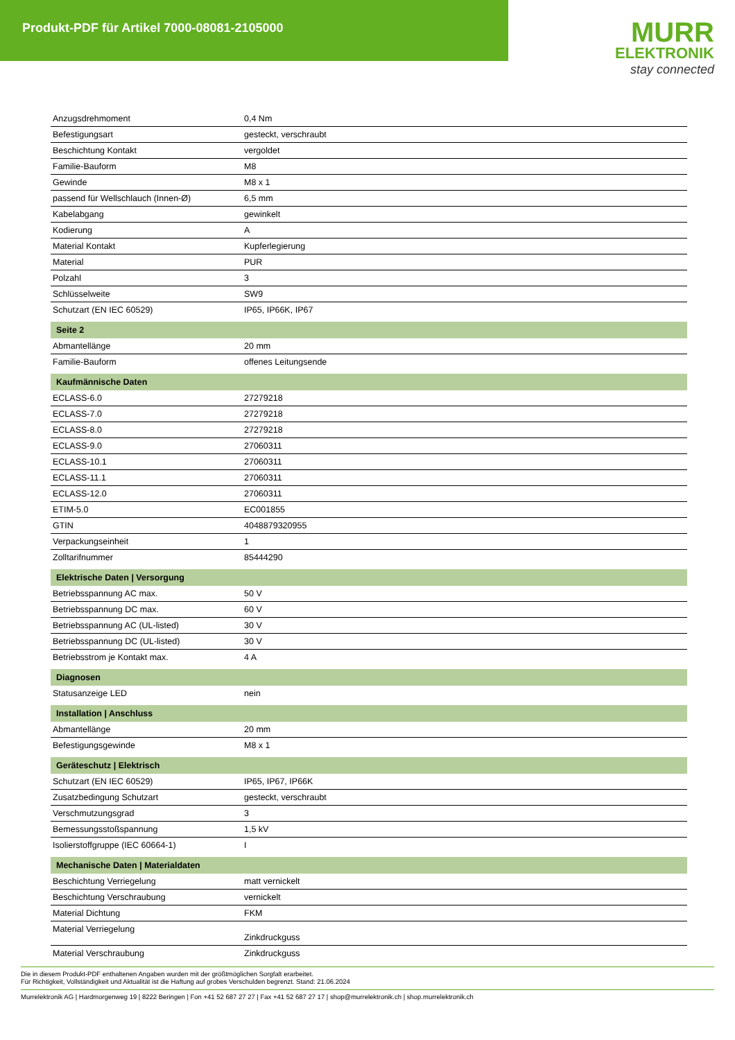Produkt-PDF für Artikel 7000-08081-2105000
MURR
ELEKTRONIK
stay connected
| Anzugsdrehmoment | 0,4 Nm |
| Befestigungsart | gesteckt, verschraubt |
| Beschichtung Kontakt | vergoldet |
| Familie-Bauform | M8 |
| Gewinde | M8 x 1 |
| passend für Wellschlauch (Innen-Ø) | 6,5 mm |
| Kabelabgang | gewinkelt |
| Kodierung | A |
| Material Kontakt | Kupferlegierung |
| Material | PUR |
| Polzahl | 3 |
| Schlüsselweite | SW9 |
| Schutzart (EN IEC 60529) | IP65, IP66K, IP67 |
| Seite 2 | |
| Abmantellänge | 20 mm |
| Familie-Bauform | offenes Leitungsende |
| Kaufmännische Daten | |
| ECLASS-6.0 | 27279218 |
| ECLASS-7.0 | 27279218 |
| ECLASS-8.0 | 27279218 |
| ECLASS-9.0 | 27060311 |
| ECLASS-10.1 | 27060311 |
| ECLASS-11.1 | 27060311 |
| ECLASS-12.0 | 27060311 |
| ETIM-5.0 | EC001855 |
| GTIN | 4048879320955 |
| Verpackungseinheit | 1 |
| Zolltarifnummer | 85444290 |
| Elektrische Daten / Versorgung | |
| Betriebsspannung AC max. | 50 V |
| Betriebsspannung DC max. | 60 V |
| Betriebsspannung AC (UL-listed) | 30 V |
| Betriebsspannung DC (UL-listed) | 30 V |
| Betriebsstrom je Kontakt max. | 4 A |
| Diagnosen | |
| Statusanzeige LED | nein |
| Installation / Anschluss | |
| Abmantellänge | 20 mm |
| Befestigungsgewinde | M8 x 1 |
| Geräteschutz / Elektrisch | |
| Schutzart (EN IEC 60529) | IP65, IP67, IP66K |
| Zusatzbedingung Schutzart | gesteckt, verschraubt |
| Verschmutzungsgrad | 3 |
| Bemessungsstoßspannung | 1,5 kV |
| Isolierstoffgruppe (IEC 60664-1) | I |
| Mechanische Daten / Materialdaten | |
| Beschichtung Verriegelung | matt vernickelt |
| Beschichtung Verschraubung | vernickelt |
| Material Dichtung | FKM |
| Material Verriegelung | Zinkdruckguss |
| Material Verschraubung | Zinkdruckguss |
Die in diesem Produkt-PDF enthaltenen Angaben wurden mit der größtmöglichen Sorgfalt erarbeitet.
Für Richtigkeit, Vollständigkeit und Aktualität ist die Haftung auf grobes Verschulden begrenzt. Stand: 21.06.2024
Murrelektronik AG | Hardmorgenweg 19 | 8222 Beringen | Fon +41 52 687 27 27 | Fax +41 52 687 27 17 | shop@murrelektronik.ch | shop.murrelektronik.ch